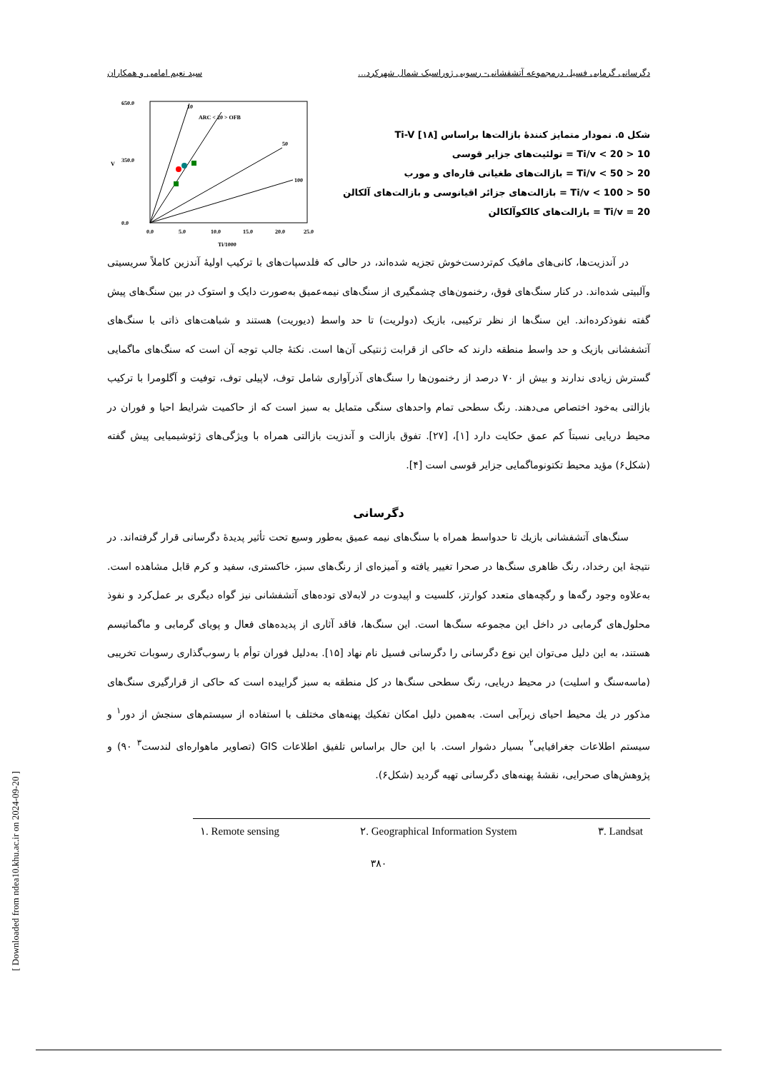دگرسانی گرمابی فسیل درمجموعه آتشفشانی- رسوبی ژوراسیک شمال شهرکرد... سید نعیم امامی و همکاران
650.0
350.0
0.0
0.0
5.0
10.0
15.0
20.0
25.0
Ti/1000
V
10
ARC < 20 > OFB
50
100
شکل ۵. نمودار متمایز کنندهٔ بازالت‌ها براساس Ti-V [۱۸]
10 < Ti/v < 20 = تولئیت‌های جزایر قوسی
20 < Ti/v < 50 = بازالت‌های طغیانی قاره‌ای و مورب
50 < Ti/v < 100 = بازالت‌های جزائر اقیانوسی و بازالت‌های آلکالن
Ti/v = 20 = بازالت‌های کالکوآلکالن
در آندزیت‌ها، کانی‌های مافیک کم‌تردست‌خوش تجزیه شده‌اند، در حالی که فلدسپات‌های با ترکیب اولیهٔ آندزین کاملاً سریسیتی وآلبیتی شده‌اند. در کنار سنگ‌های فوق، رخنمون‌های چشمگیری از سنگ‌های نیمه‌عمیق به‌صورت دایک و استوک در بین سنگ‌های پیش گفته نفوذکرده‌اند. این سنگ‌ها از نظر ترکیبی، بازیک (دولریت) تا حد واسط (دیوریت) هستند و شباهت‌های ذاتی با سنگ‌های آتشفشانی بازیک و حد واسط منطقه دارند که حاکی از قرابت ژنتیکی آن‌ها است. نکتهٔ جالب توجه آن است که سنگ‌های ماگمایی گسترش زیادی ندارند و بیش از ۷۰ درصد از رخنمون‌ها را سنگ‌های آذرآواری شامل توف، لاپیلی توف، توفیت و آگلومرا با ترکیب بازالتی به‌خود اختصاص می‌دهند. رنگ سطحی تمام واحدهای سنگی متمایل به سبز است که از حاکمیت شرایط احیا و فوران در محیط دریایی نسبتاً کم عمق حکایت دارد [۱]، [۲۷]. تفوق بازالت و آندزیت بازالتی همراه با ویژگی‌های ژئوشیمیایی پیش گفته (شکل۶) مؤید محیط تکتونوماگمایی جزایر قوسی است [۴].
دگرسانی
سنگ‌های آتشفشانی بازیك تا حدواسط همراه با سنگ‌های نیمه عمیق به‌طور وسیع تحت تأثیر پدیدهٔ دگرسانی قرار گرفته‌اند. در نتیجهٔ این رخداد، رنگ ظاهری سنگ‌ها در صحرا تغییر یافته و آمیزه‌ای از رنگ‌های سبز، خاکستری، سفید و کرم قابل مشاهده است. به‌علاوه وجود رگه‌ها و رگچه‌های متعدد کوارتز، کلسیت و اپیدوت در لابه‌لای توده‌های آتشفشانی نیز گواه دیگری بر عمل‌کرد و نفوذ محلول‌های گرمابی در داخل این مجموعه سنگ‌ها است. این سنگ‌ها، فاقد آثاری از پدیده‌های فعال و پویای گرمابی و ماگماتیسم هستند، به این دلیل می‌توان این نوع دگرسانی را دگرسانی فسیل نام نهاد [۱۵]. به‌دلیل فوران توأم با رسوب‌گذاری رسوبات تخریبی (ماسه‌سنگ و اسلیت) در محیط دریایی، رنگ سطحی سنگ‌ها در کل منطقه به سبز گراییده است که حاکی از قرارگیری سنگ‌های مذکور در یك محیط احیای زیرآبی است. به‌همین دلیل امکان تفکیك پهنه‌های مختلف با استفاده از سیستم‌های سنجش از دور<sup>۱</sup> و سیستم اطلاعات جغرافیایی<sup>۲</sup> بسیار دشوار است. با این حال براساس تلفیق اطلاعات GIS (تصاویر ماهواره‌ای لندست<sup>۳</sup> ۹۰) و پژوهش‌های صحرایی، نقشهٔ پهنه‌های دگرسانی تهیه گردید (شکل۶).
۱. Remote sensing ۲. Geographical Information System ۳. Landsat
۳۸۰
[ Downloaded from ndea10.khu.ac.ir on 2024-09-20 ]